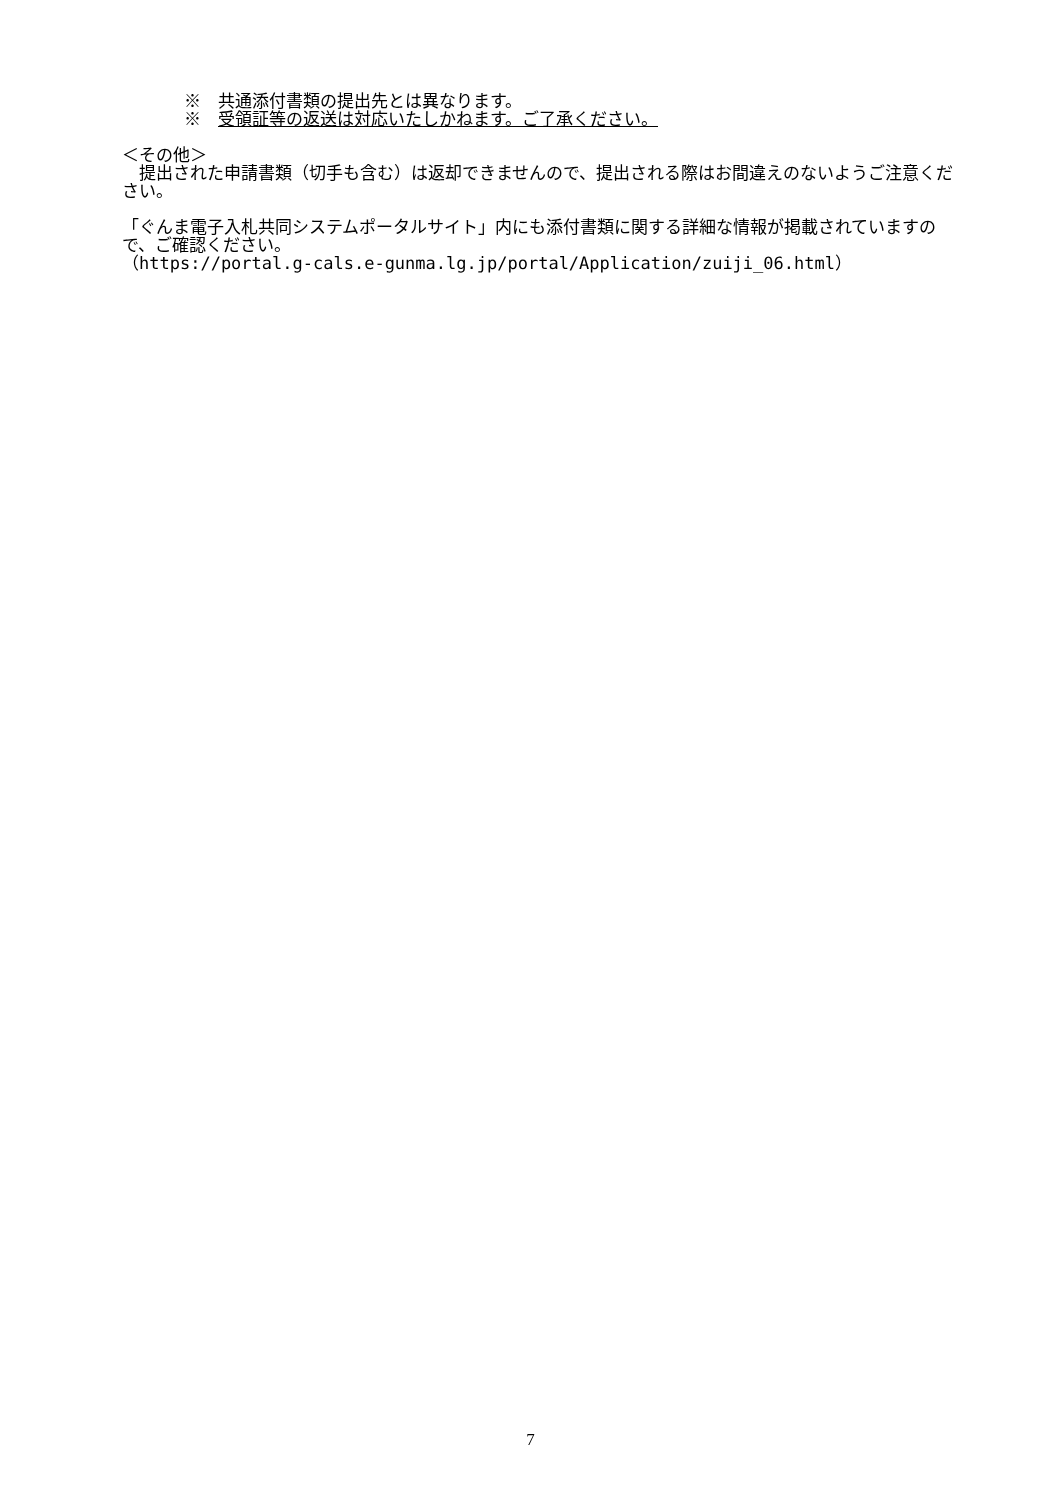※　共通添付書類の提出先とは異なります。
※　受領証等の返送は対応いたしかねます。ご了承ください。
＜その他＞
　提出された申請書類（切手も含む）は返却できませんので、提出される際はお間違えのないようご注意ください。
「ぐんま電子入札共同システムポータルサイト」内にも添付書類に関する詳細な情報が掲載されていますので、ご確認ください。
（https://portal.g-cals.e-gunma.lg.jp/portal/Application/zuiji_06.html）
7